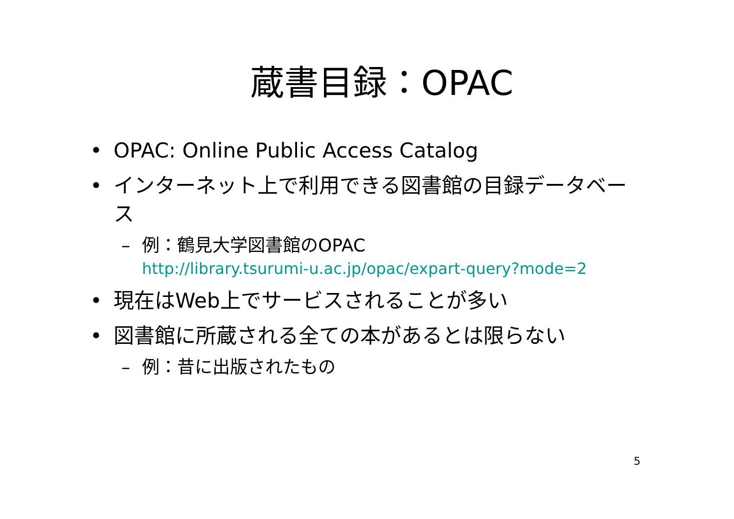蔵書目録：OPAC
• OPAC: Online Public Access Catalog
• インターネット上で利用できる図書館の目録データベース
– 例：鶴見大学図書館のOPAC
http://library.tsurumi-u.ac.jp/opac/expart-query?mode=2
• 現在はWeb上でサービスされることが多い
• 図書館に所蔵される全ての本があるとは限らない
– 例：昔に出版されたもの
5